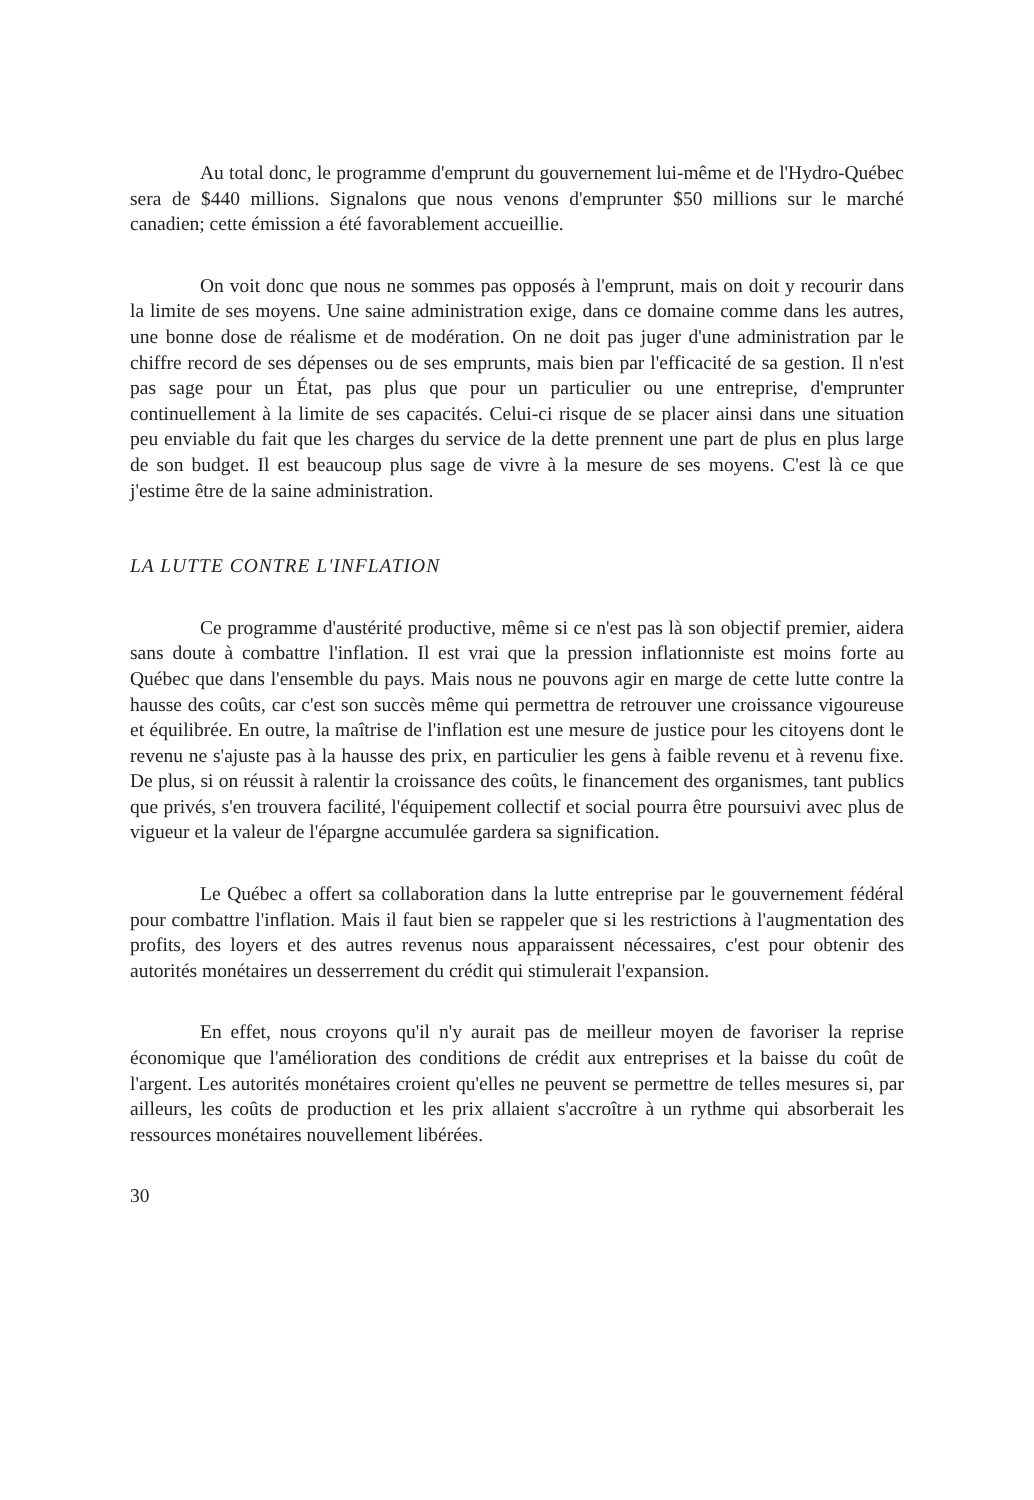Au total donc, le programme d'emprunt du gouvernement lui-même et de l'Hydro-Québec sera de $440 millions. Signalons que nous venons d'emprunter $50 millions sur le marché canadien; cette émission a été favorablement accueillie.
On voit donc que nous ne sommes pas opposés à l'emprunt, mais on doit y recourir dans la limite de ses moyens. Une saine administration exige, dans ce domaine comme dans les autres, une bonne dose de réalisme et de modération. On ne doit pas juger d'une administration par le chiffre record de ses dépenses ou de ses emprunts, mais bien par l'efficacité de sa gestion. Il n'est pas sage pour un État, pas plus que pour un particulier ou une entreprise, d'emprunter continuellement à la limite de ses capacités. Celui-ci risque de se placer ainsi dans une situation peu enviable du fait que les charges du service de la dette prennent une part de plus en plus large de son budget. Il est beaucoup plus sage de vivre à la mesure de ses moyens. C'est là ce que j'estime être de la saine administration.
LA LUTTE CONTRE L'INFLATION
Ce programme d'austérité productive, même si ce n'est pas là son objectif premier, aidera sans doute à combattre l'inflation. Il est vrai que la pression inflationniste est moins forte au Québec que dans l'ensemble du pays. Mais nous ne pouvons agir en marge de cette lutte contre la hausse des coûts, car c'est son succès même qui permettra de retrouver une croissance vigoureuse et équilibrée. En outre, la maîtrise de l'inflation est une mesure de justice pour les citoyens dont le revenu ne s'ajuste pas à la hausse des prix, en particulier les gens à faible revenu et à revenu fixe. De plus, si on réussit à ralentir la croissance des coûts, le financement des organismes, tant publics que privés, s'en trouvera facilité, l'équipement collectif et social pourra être poursuivi avec plus de vigueur et la valeur de l'épargne accumulée gardera sa signification.
Le Québec a offert sa collaboration dans la lutte entreprise par le gouvernement fédéral pour combattre l'inflation. Mais il faut bien se rappeler que si les restrictions à l'augmentation des profits, des loyers et des autres revenus nous apparaissent nécessaires, c'est pour obtenir des autorités monétaires un desserrement du crédit qui stimulerait l'expansion.
En effet, nous croyons qu'il n'y aurait pas de meilleur moyen de favoriser la reprise économique que l'amélioration des conditions de crédit aux entreprises et la baisse du coût de l'argent. Les autorités monétaires croient qu'elles ne peuvent se permettre de telles mesures si, par ailleurs, les coûts de production et les prix allaient s'accroître à un rythme qui absorberait les ressources monétaires nouvellement libérées.
30